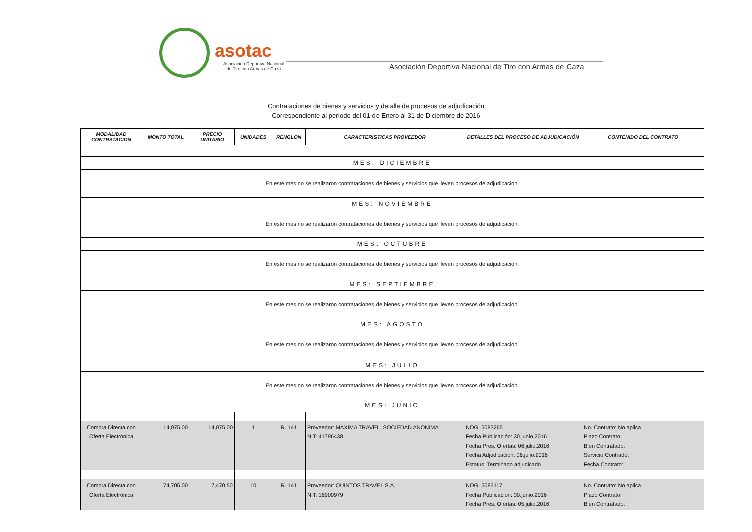asotac
Asociación Deportiva Nacional
de Tiro con Armas de Caza
Asociación Deportiva Nacional de Tiro con Armas de Caza
Contrataciones de bienes y servicios y detalle de procesos de adjudicación
Correspondiente al período del 01 de Enero al 31 de Diciembre de 2016
| MODALIDAD CONTRATACIÓN | MONTO TOTAL | PRECIO UNITARIO | UNIDADES | RENGLON | CARACTERISTICAS PROVEEDOR | DETALLES DEL PROCESO DE ADJUDICACIÓN | CONTENIDO DEL CONTRATO |
| --- | --- | --- | --- | --- | --- | --- | --- |
| MES: DICIEMBRE | | | | | | | |
| En este mes no se realizaron contrataciones de bienes y servicios que lleven procesos de adjudicación. | | | | | | | |
| MES: NOVIEMBRE | | | | | | | |
| En este mes no se realizaron contrataciones de bienes y servicios que lleven procesos de adjudicación. | | | | | | | |
| MES: OCTUBRE | | | | | | | |
| En este mes no se realizaron contrataciones de bienes y servicios que lleven procesos de adjudicación. | | | | | | | |
| MES: SEPTIEMBRE | | | | | | | |
| En este mes no se realizaron contrataciones de bienes y servicios que lleven procesos de adjudicación. | | | | | | | |
| MES: AGOSTO | | | | | | | |
| En este mes no se realizaron contrataciones de bienes y servicios que lleven procesos de adjudicación. | | | | | | | |
| MES: JULIO | | | | | | | |
| En este mes no se realizaron contrataciones de bienes y servicios que lleven procesos de adjudicación. | | | | | | | |
| MES: JUNIO | | | | | | | |
| Compra Directa con Oferta Electrónica | 14,075.00 | 14,075.00 | 1 | R. 141 | Proveedor: MAXIMA TRAVEL, SOCIEDAD ANONIMA NIT: 41796438 | NOG: 5083265 Fecha Publicación: 30.junio.2016 Fecha Pres. Ofertas: 06.julio.2016 Fecha Adjudicación: 06.julio.2016 Estatus: Terminado adjudicado | No. Contrato: No aplica Plazo Contrato: Bien Contratado: Servicio Contrado: Fecha Contrato: |
| Compra Directa con Oferta Electrónica | 74,705.00 | 7,470.50 | 10 | R. 141 | Proveedor: QUINTOS TRAVEL S.A. NIT: 16900979 | NOG: 5083117 Fecha Publicación: 30.junio.2016 Fecha Pres. Ofertas: 05.julio.2016 | No. Contrato: No aplica Plazo Contrato: Bien Contratado: |